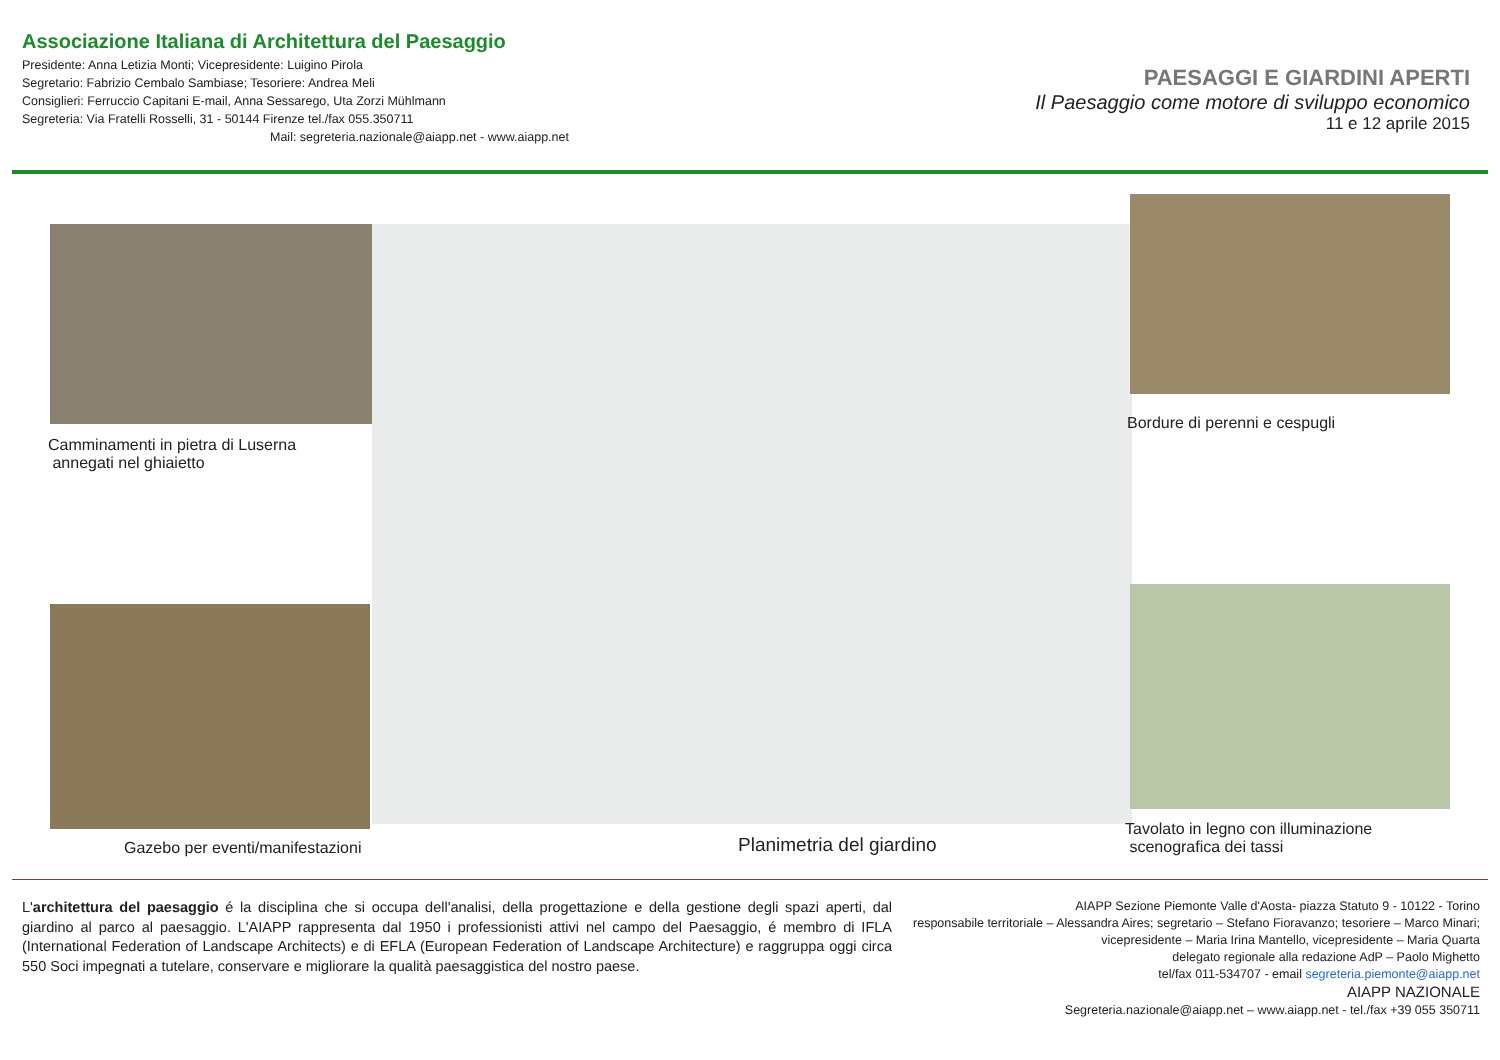Associazione Italiana di Architettura del Paesaggio
Presidente: Anna Letizia Monti; Vicepresidente: Luigino Pirola
Segretario: Fabrizio Cembalo Sambiase; Tesoriere: Andrea Meli
Consiglieri: Ferruccio Capitani E-mail, Anna Sessarego, Uta Zorzi Mühlmann
Segreteria: Via Fratelli Rosselli, 31 - 50144 Firenze tel./fax 055.350711
Mail: segreteria.nazionale@aiapp.net - www.aiapp.net
PAESAGGI E GIARDINI APERTI
Il Paesaggio come motore di sviluppo economico
11 e 12 aprile 2015
Camminamenti in pietra di Luserna
annegati nel ghiaietto
Bordure di perenni e cespugli
Gazebo per eventi/manifestazioni
Planimetria del giardino
Tavolato in legno con illuminazione
scenografica dei tassi
L'architettura del paesaggio é la disciplina che si occupa dell'analisi, della progettazione e della gestione degli spazi aperti, dal giardino al parco al paesaggio. L'AIAPP rappresenta dal 1950 i professionisti attivi nel campo del Paesaggio, é membro di IFLA (International Federation of Landscape Architects) e di EFLA (European Federation of Landscape Architecture) e raggruppa oggi circa 550 Soci impegnati a tutelare, conservare e migliorare la qualità paesaggistica del nostro paese.
AIAPP Sezione Piemonte Valle d'Aosta- piazza Statuto 9 - 10122 - Torino
responsabile territoriale – Alessandra Aires; segretario – Stefano Fioravanzo; tesoriere – Marco Minari;
vicepresidente – Maria Irina Mantello, vicepresidente – Maria Quarta
delegato regionale alla redazione AdP – Paolo Mighetto
tel/fax 011-534707 - email segreteria.piemonte@aiapp.net
AIAPP NAZIONALE
Segreteria.nazionale@aiapp.net – www.aiapp.net - tel./fax +39 055 350711